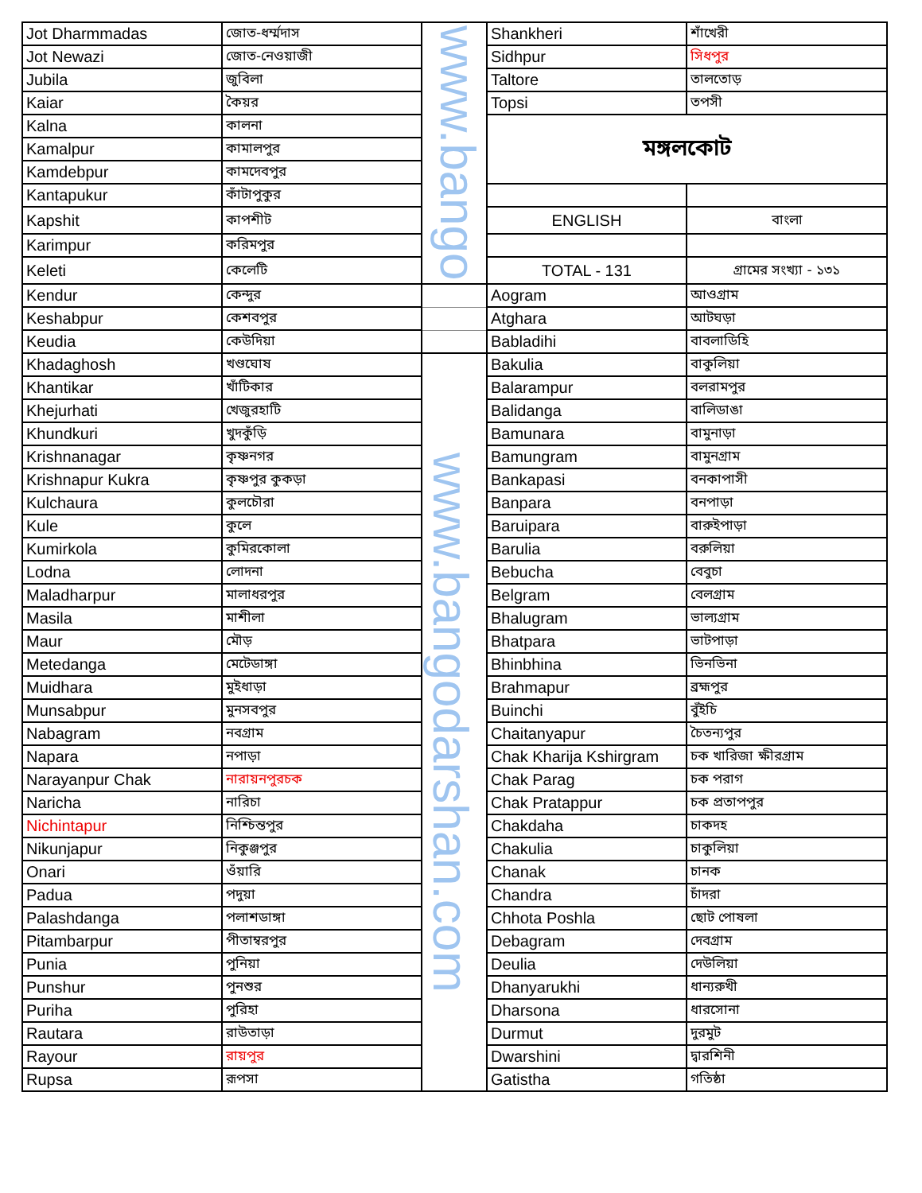| Jot Dharmmadas | জোত-ধর্ম্মদাস | www.bango | Shankheri | শাঁখেরী |
| Jot Newazi | জোত-নেওয়াজী | | Sidhpur | সিধপুর |
| Jubila | জুবিলা | | Taltore | তালতোড় |
| Kaiar | কৈয়র | | Topsi | তপসী |
| Kalna | কালনা | | মঙ্গলকোট | |
| Kamalpur | কামালপুর | | | |
| Kamdebpur | কামদেবপুর | | | |
| Kantapukur | কাঁটাপুকুর | | | |
| Kapshit | কাপশীট | | ENGLISH | বাংলা |
| Karimpur | করিমপুর | | | |
| Keleti | কেলেটি | | TOTAL - 131 | গ্রামের সংখ্যা - ১৩১ |
| Kendur | কেন্দুর | | Aogram | আওগ্রাম |
| Keshabpur | কেশবপুর | | Atghara | আটঘড়া |
| Keudia | কেউদিয়া | | Babladihi | বাবলাডিহি |
| Khadaghosh | খণ্ডঘোষ | www.bangodarshan.com | Bakulia | বাকুলিয়া |
| Khantikar | খাঁটিকার | | Balarampur | বলরামপুর |
| Khejurhati | খেজুরহাটি | | Balidanga | বালিডাঙা |
| Khundkuri | খুদকুঁড়ি | | Bamunara | বামুনাড়া |
| Krishnanagar | কৃষ্ণনগর | | Bamungram | বামুনগ্রাম |
| Krishnapur Kukra | কৃষ্ণপুর কুকড়া | | Bankapasi | বনকাপাসী |
| Kulchaura | কুলচৌরা | | Banpara | বনপাড়া |
| Kule | কুলে | | Baruipara | বারুইপাড়া |
| Kumirkola | কুমিরকোলা | | Barulia | বরুলিয়া |
| Lodna | লোদনা | | Bebucha | বেবুচা |
| Maladharpur | মালাধরপুর | | Belgram | বেলগ্রাম |
| Masila | মাশীলা | | Bhalugram | ভাল্যগ্রাম |
| Maur | মৌড় | | Bhatpara | ভাটপাড়া |
| Metedanga | মেটেডাঙ্গা | | Bhinbhina | ভিনভিনা |
| Muidhara | মুইধাড়া | | Brahmapur | ব্রহ্মপুর |
| Munsabpur | মুনসবপুর | | Buinchi | বুঁইচি |
| Nabagram | নবগ্রাম | | Chaitanyapur | চৈতন্যপুর |
| Napara | নপাড়া | | Chak Kharija Kshirgram | চক খারিজা ক্ষীরগ্রাম |
| Narayanpur Chak | নারায়নপুরচক | | Chak Parag | চক পরাগ |
| Naricha | নারিচা | | Chak Pratappur | চক প্রতাপপুর |
| Nichintapur | নিশ্চিন্তপুর | | Chakdaha | চাকদহ |
| Nikunjapur | নিকুঞ্জপুর | | Chakulia | চাকুলিয়া |
| Onari | ওঁয়ারি | | Chanak | চানক |
| Padua | পদুয়া | | Chandra | চাঁদরা |
| Palashdanga | পলাশডাঙ্গা | | Chhota Poshla | ছোট পোষলা |
| Pitambarpur | পীতাম্বরপুর | | Debagram | দেবগ্রাম |
| Punia | পুনিয়া | | Deulia | দেউলিয়া |
| Punshur | পুনশুর | | Dhanyarukhi | ধান্যরুখী |
| Puriha | পুরিহা | | Dharsona | ধারসোনা |
| Rautara | রাউতাড়া | | Durmut | দুরমুট |
| Rayour | রায়পুর | | Dwarshini | দ্বারশিনী |
| Rupsa | রূপসা | | Gatistha | গতিষ্ঠা |